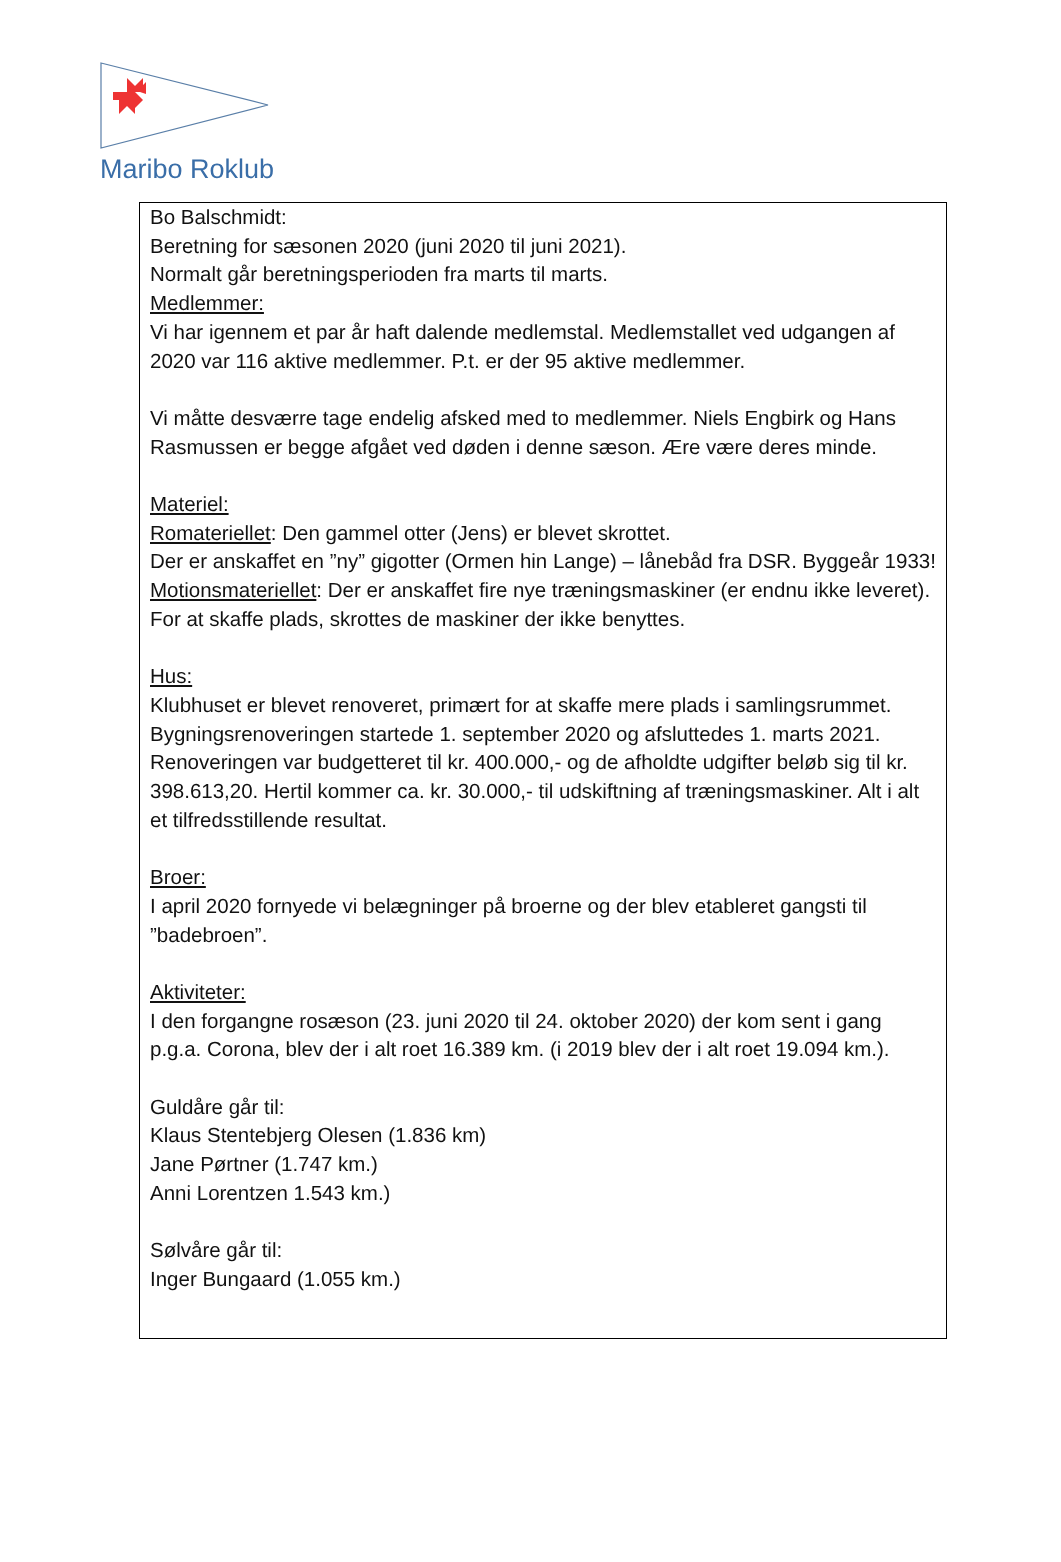Maribo Roklub
Bo Balschmidt:
Beretning for sæsonen 2020 (juni 2020 til juni 2021).
Normalt går beretningsperioden fra marts til marts.
Medlemmer:
Vi har igennem et par år haft dalende medlemstal. Medlemstallet ved udgangen af 2020 var 116 aktive medlemmer. P.t. er der 95 aktive medlemmer.
Vi måtte desværre tage endelig afsked med to medlemmer. Niels Engbirk og Hans Rasmussen er begge afgået ved døden i denne sæson. Ære være deres minde.
Materiel:
Romateriellet: Den gammel otter (Jens) er blevet skrottet.
Der er anskaffet en ”ny” gigotter (Ormen hin Lange) – lånebåd fra DSR. Byggeår 1933!
Motionsmateriellet: Der er anskaffet fire nye træningsmaskiner (er endnu ikke leveret). For at skaffe plads, skrottes de maskiner der ikke benyttes.
Hus:
Klubhuset er blevet renoveret, primært for at skaffe mere plads i samlingsrummet.
Bygningsrenoveringen startede 1. september 2020 og afsluttedes 1. marts 2021.
Renoveringen var budgetteret til kr. 400.000,- og de afholdte udgifter beløb sig til kr. 398.613,20. Hertil kommer ca. kr. 30.000,- til udskiftning af træningsmaskiner. Alt i alt et tilfredsstillende resultat.
Broer:
I april 2020 fornyede vi belægninger på broerne og der blev etableret gangsti til ”badebroen”.
Aktiviteter:
I den forgangne rosæson (23. juni 2020 til 24. oktober 2020) der kom sent i gang p.g.a. Corona, blev der i alt roet 16.389 km. (i 2019 blev der i alt roet 19.094 km.).
Guldåre går til:
Klaus Stentebjerg Olesen (1.836 km)
Jane Pørtner (1.747 km.)
Anni Lorentzen 1.543 km.)
Sølvåre går til:
Inger Bungaard (1.055 km.)